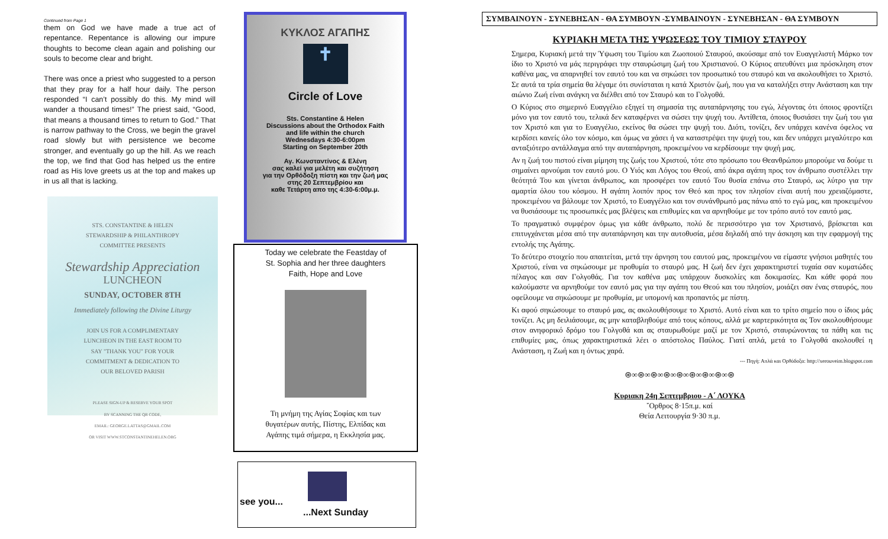Continued from Page 1
them on God we have made a true act of repentance. Repentance is allowing our impure thoughts to become clean again and polishing our souls to become clear and bright.
There was once a priest who suggested to a person that they pray for a half hour daily. The person responded “I can’t possibly do this. My mind will wander a thousand times!” The priest said, “Good, that means a thousand times to return to God.” That is narrow pathway to the Cross, we begin the gravel road slowly but with persistence we become stronger, and eventually go up the hill. As we reach the top, we find that God has helped us the entire road as His love greets us at the top and makes up in us all that is lacking.
STS. CONSTANTINE & HELEN
STEWARDSHIP & PHILANTHROPY
COMMITTEE PRESENTS
Stewardship Appreciation
LUNCHEON
SUNDAY, OCTOBER 8TH
Immediately following the Divine Liturgy
JOIN US FOR A COMPLIMENTARY
LUNCHEON IN THE EAST ROOM TO
SAY "THANK YOU" FOR YOUR
COMMITMENT & DEDICATION TO
OUR BELOVED PARISH
PLEASE SIGN-UP & RESERVE YOUR SPOT
BY SCANNING THE QR CODE,
EMAIL: GEORGE.LATTAS@GMAIL.COM
OR VISIT WWW.STCONSTANTINEHELEN.ORG
ΚΥΚΛΟΣ ΑΓΑΠΗΣ
✝
Circle of Love
Sts. Constantine & Helen
Discussions about the Orthodox Faith
and life within the church
Wednesdays 4:30-6:00pm
Starting on September 20th
Αγ. Κωνσταντίνος & Ελένη
σας καλεί για μελέτη και συζήτηση
για την Ορθόδοξη πίστη και την ζωή μας
στης 20 Σεπτεμβρίου και
καθε Τετάρτη απο της 4:30-6:00μ.μ.
Today we celebrate the Feastday of
St. Sophia and her three daughters
Faith, Hope and Love
Τη μνήμη της Αγίας Σοφίας και των
θυγατέρων αυτής, Πίστης, Ελπίδας και
Αγάπης τιμά σήμερα, η Εκκλησία μας.
see you...
...Next Sunday
ΣΥΜΒΑΙΝΟΥΝ - ΣΥΝΕΒΗΣΑΝ - ΘΑ ΣΥΜΒΟΥΝ -ΣΥΜΒΑΙΝΟΥΝ - ΣΥΝΕΒΗΣΑΝ - ΘΑ ΣΥΜΒΟΥΝ
ΚΥΡΙΑΚΗ ΜΕΤΑ ΤΗΣ ΥΨΩΣΕΩΣ ΤΟΥ ΤΙΜΙΟΥ ΣΤΑΥΡΟΥ
Σημερα, Κυριακή μετά την Ύψωση του Τιμίου και Ζωοποιού Σταυρού, ακούσαμε από τον Ευαγγελιστή Μάρκο τον ίδιο το Χριστό να μάς περιγράφει την σταυρώσιμη ζωή του Χριστιανού. Ο Κύριος απευθύνει μια πρόσκληση στον καθένα μας, να απαρνηθεί τον εαυτό του και να σηκώσει τον προσωπικό του σταυρό και να ακολουθήσει το Χριστό. Σε αυτά τα τρία σημεία θα λέγαμε ότι συνίσταται η κατά Χριστόν ζωή, που για να καταλήξει στην Ανάσταση και την αιώνιο Ζωή είναι ανάγκη να διέλθει από τον Σταυρό και το Γολγοθά.
Ο Κύριος στο σημερινό Ευαγγέλιο εξηγεί τη σημασία της αυταπάρνησης του εγώ, λέγοντας ότι όποιος φροντίζει μόνο για τον εαυτό του, τελικά δεν καταφέρνει να σώσει την ψυχή του. Αντίθετα, όποιος θυσιάσει την ζωή του για τον Χριστό και για το Ευαγγέλιο, εκείνος θα σώσει την ψυχή του. Διότι, τονίζει, δεν υπάρχει κανένα όφελος να κερδίσει κανείς όλο τον κόσμο, και όμως να χάσει ή να καταστρέψει την ψυχή του, και δεν υπάρχει μεγαλύτερο και ανταξιότερο αντάλλαγμα από την αυταπάρνηση, προκειμένου να κερδίσουμε την ψυχή μας.
Αν η ζωή του πιστού είναι μίμηση της ζωής του Χριστού, τότε στο πρόσωπο του Θεανθρώπου μπορούμε να δούμε τι σημαίνει αρνούμαι τον εαυτό μου. Ο Υιός και Λόγος του Θεού, από άκρα αγάπη προς τον άνθρωπο συστέλλει την θεότητά Του και γίνεται άνθρωπος, και προσφέρει τον εαυτό Του θυσία επάνω στο Σταυρό, ως λύτρο για την αμαρτία όλου του κόσμου. Η αγάπη λοιπόν προς τον Θεό και προς τον πλησίον είναι αυτή που χρειαζόμαστε, προκειμένου να βάλουμε τον Χριστό, το Ευαγγέλιο και τον συνάνθρωπό μας πάνω από το εγώ μας, και προκειμένου να θυσιάσουμε τις προσωπικές μας βλέψεις και επιθυμίες και να αρνηθούμε με τον τρόπο αυτό τον εαυτό μας.
Το πραγματικό συμφέρον όμως για κάθε άνθρωπο, πολύ δε περισσότερο για τον Χριστιανό, βρίσκεται και επιτυγχάνεται μέσα από την αυταπάρνηση και την αυτοθυσία, μέσα δηλαδή από την άσκηση και την εφαρμογή της εντολής της Αγάπης.
Το δεύτερο στοιχείο που απαιτείται, μετά την άρνηση του εαυτού μας, προκειμένου να είμαστε γνήσιοι μαθητές του Χριστού, είναι να σηκώσουμε με προθυμία το σταυρό μας. Η ζωή δεν έχει χαρακτηριστεί τυχαία σαν κυματώδες πέλαγος και σαν Γολγοθάς. Για τον καθένα μας υπάρχουν δυσκολίες και δοκιμασίες. Και κάθε φορά που καλούμαστε να αρνηθούμε τον εαυτό μας για την αγάπη του Θεού και του πλησίον, μοιάζει σαν ένας σταυρός, που οφείλουμε να σηκώσουμε με προθυμία, με υπομονή και προπαντός με πίστη.
Κι αφού σηκώσουμε το σταυρό μας, ας ακολουθήσουμε το Χριστό. Αυτό είναι και το τρίτο σημείο που ο ίδιος μάς τονίζει. Ας μη δειλιάσουμε, ας μην καταβληθούμε από τους κόπους, αλλά με καρτερικότητα ας Τον ακολουθήσουμε στον ανηφορικό δρόμο του Γολγοθά και ας σταυρωθούμε μαζί με τον Χριστό, σταυρώνοντας τα πάθη και τις επιθυμίες μας, όπως χαρακτηριστικά λέει ο απόστολος Παύλος. Γιατί απλά, μετά το Γολγοθά ακολουθεί η Ανάσταση, η Ζωή και η όντως χαρά.
--- Πηγή: Απλά και Ορθόδοξα: http://xerouveim.blogspot.com
⊛∞⊛∞⊛∞⊛∞⊛∞⊛∞⊛∞⊛∞⊛
Κυριακη 24η Σεπτεμβριου - Α΄ ΛΟΥΚΑ
῎Ορθρος 8·15π.μ. καί
Θεία Λειτουργία 9·30 π.μ.